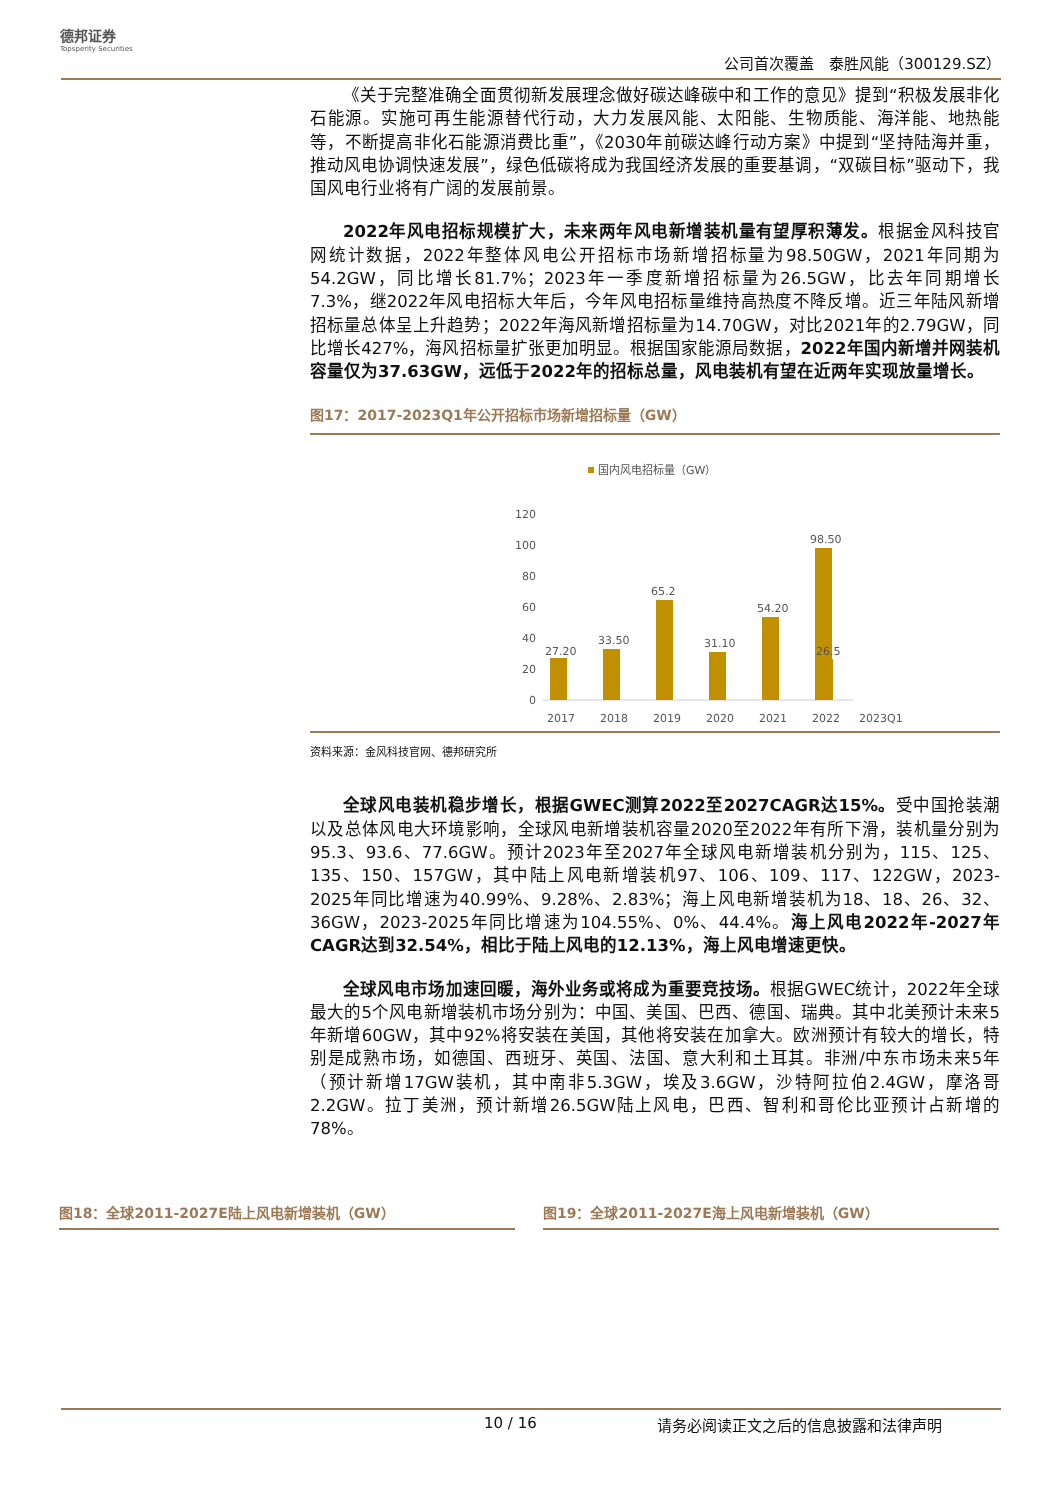德邦证券
Topsperity Securities
公司首次覆盖　泰胜风能（300129.SZ）
《关于完整准确全面贯彻新发展理念做好碳达峰碳中和工作的意见》提到“积极发展非化石能源。实施可再生能源替代行动，大力发展风能、太阳能、生物质能、海洋能、地热能等，不断提高非化石能源消费比重”，《2030年前碳达峰行动方案》中提到“坚持陆海并重，推动风电协调快速发展”，绿色低碳将成为我国经济发展的重要基调，“双碳目标”驱动下，我国风电行业将有广阔的发展前景。
2022年风电招标规模扩大，未来两年风电新增装机量有望厚积薄发。根据金风科技官网统计数据，2022年整体风电公开招标市场新增招标量为98.50GW，2021年同期为54.2GW，同比增长81.7%；2023年一季度新增招标量为26.5GW，比去年同期增长7.3%，继2022年风电招标大年后，今年风电招标量维持高热度不降反增。近三年陆风新增招标量总体呈上升趋势；2022年海风新增招标量为14.70GW，对比2021年的2.79GW，同比增长427%，海风招标量扩张更加明显。根据国家能源局数据，2022年国内新增并网装机容量仅为37.63GW，远低于2022年的招标总量，风电装机有望在近两年实现放量增长。
图17：2017-2023Q1年公开招标市场新增招标量（GW）
国内风电招标量（GW）
120
100
80
60
40
20
0
27.20
33.50
65.2
31.10
54.20
98.50
26.5
2017
2018
2019
2020
2021
2022
2023Q1
资料来源：金风科技官网、德邦研究所
全球风电装机稳步增长，根据GWEC测算2022至2027CAGR达15%。受中国抢装潮以及总体风电大环境影响，全球风电新增装机容量2020至2022年有所下滑，装机量分别为95.3、93.6、77.6GW。预计2023年至2027年全球风电新增装机分别为，115、125、135、150、157GW，其中陆上风电新增装机97、106、109、117、122GW，2023-2025年同比增速为40.99%、9.28%、2.83%；海上风电新增装机为18、18、26、32、36GW，2023-2025年同比增速为104.55%、0%、44.4%。海上风电2022年-2027年CAGR达到32.54%，相比于陆上风电的12.13%，海上风电增速更快。
全球风电市场加速回暖，海外业务或将成为重要竞技场。根据GWEC统计，2022年全球最大的5个风电新增装机市场分别为：中国、美国、巴西、德国、瑞典。其中北美预计未来5年新增60GW，其中92%将安装在美国，其他将安装在加拿大。欧洲预计有较大的增长，特别是成熟市场，如德国、西班牙、英国、法国、意大利和土耳其。非洲/中东市场未来5年（预计新增17GW装机，其中南非5.3GW，埃及3.6GW，沙特阿拉伯2.4GW，摩洛哥2.2GW。拉丁美洲，预计新增26.5GW陆上风电，巴西、智利和哥伦比亚预计占新增的78%。
图18：全球2011-2027E陆上风电新增装机（GW） 图19：全球2011-2027E海上风电新增装机（GW）
10 / 16 请务必阅读正文之后的信息披露和法律声明